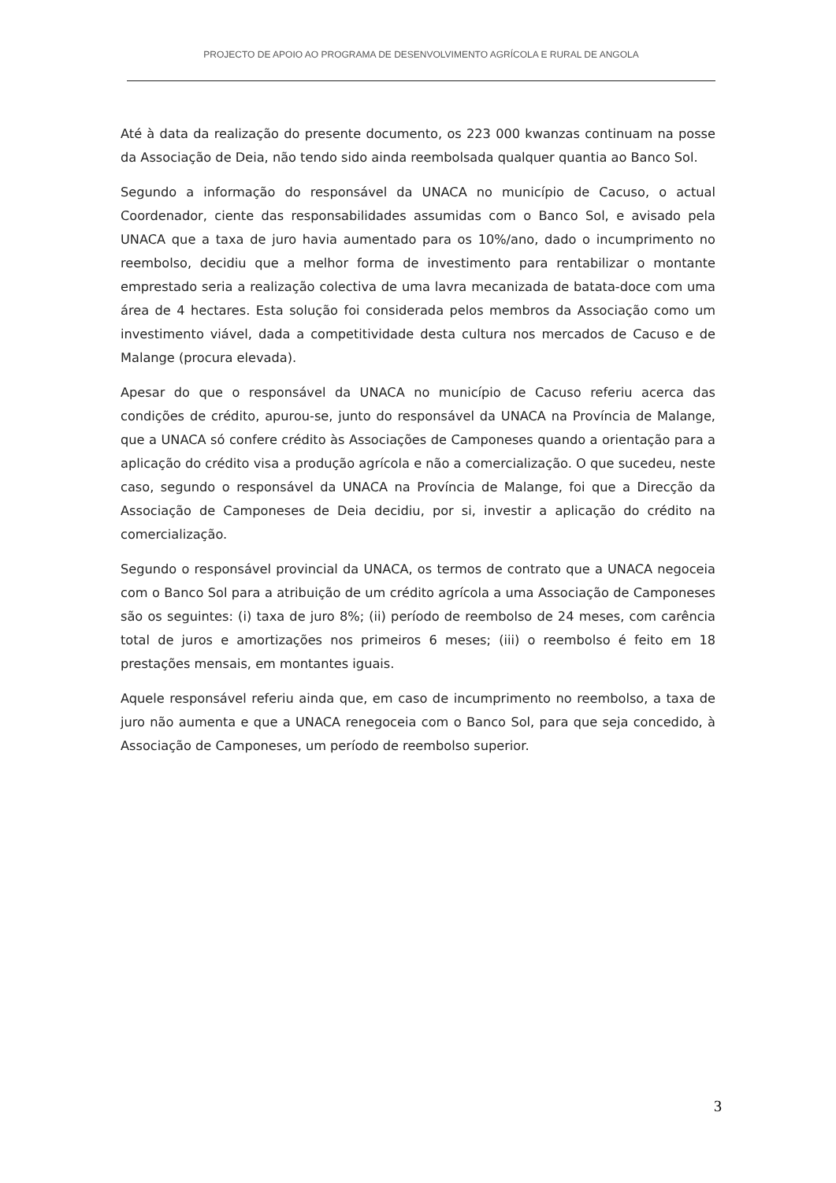PROJECTO DE APOIO AO PROGRAMA DE DESENVOLVIMENTO AGRÍCOLA E RURAL DE ANGOLA
Até à data da realização do presente documento, os 223 000 kwanzas continuam na posse da Associação de Deia, não tendo sido ainda reembolsada qualquer quantia ao Banco Sol.
Segundo a informação do responsável da UNACA no município de Cacuso, o actual Coordenador, ciente das responsabilidades assumidas com o Banco Sol, e avisado pela UNACA que a taxa de juro havia aumentado para os 10%/ano, dado o incumprimento no reembolso, decidiu que a melhor forma de investimento para rentabilizar o montante emprestado seria a realização colectiva de uma lavra mecanizada de batata-doce com uma área de 4 hectares. Esta solução foi considerada pelos membros da Associação como um investimento viável, dada a competitividade desta cultura nos mercados de Cacuso e de Malange (procura elevada).
Apesar do que o responsável da UNACA no município de Cacuso referiu acerca das condições de crédito, apurou-se, junto do responsável da UNACA na Província de Malange, que a UNACA só confere crédito às Associações de Camponeses quando a orientação para a aplicação do crédito visa a produção agrícola e não a comercialização. O que sucedeu, neste caso, segundo o responsável da UNACA na Província de Malange, foi que a Direcção da Associação de Camponeses de Deia decidiu, por si, investir a aplicação do crédito na comercialização.
Segundo o responsável provincial da UNACA, os termos de contrato que a UNACA negoceia com o Banco Sol para a atribuição de um crédito agrícola a uma Associação de Camponeses são os seguintes: (i) taxa de juro 8%; (ii) período de reembolso de 24 meses, com carência total de juros e amortizações nos primeiros 6 meses; (iii) o reembolso é feito em 18 prestações mensais, em montantes iguais.
Aquele responsável referiu ainda que, em caso de incumprimento no reembolso, a taxa de juro não aumenta e que a UNACA renegoceia com o Banco Sol, para que seja concedido, à Associação de Camponeses, um período de reembolso superior.
3